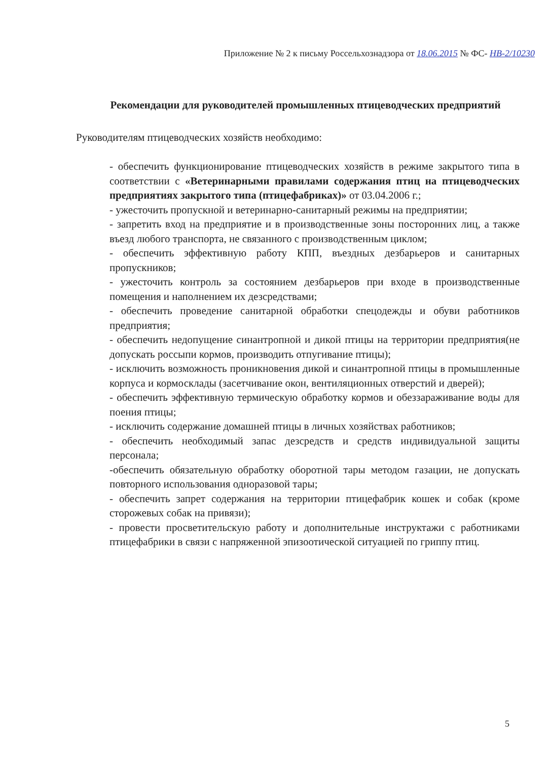Приложение № 2 к письму Россельхознадзора от 18.06.2015 № ФС- НВ-2/10230
Рекомендации для руководителей промышленных птицеводческих предприятий
Руководителям птицеводческих хозяйств необходимо:
- обеспечить функционирование птицеводческих хозяйств в режиме закрытого типа в соответствии с «Ветеринарными правилами содержания птиц на птицеводческих предприятиях закрытого типа (птицефабриках)» от 03.04.2006 г.;
- ужесточить пропускной и ветеринарно-санитарный режимы на предприятии;
- запретить вход на предприятие и в производственные зоны посторонних лиц, а также въезд любого транспорта, не связанного с производственным циклом;
- обеспечить эффективную работу КПП, въездных дезбарьеров и санитарных пропускников;
- ужесточить контроль за состоянием дезбарьеров при входе в производственные помещения и наполнением их дезсредствами;
- обеспечить проведение санитарной обработки спецодежды и обуви работников предприятия;
- обеспечить недопущение синантропной и дикой птицы на территории предприятия(не допускать россыпи кормов, производить отпугивание птицы);
- исключить возможность проникновения дикой и синантропной птицы в промышленные корпуса и кормосклады (засетчивание окон, вентиляционных отверстий и дверей);
- обеспечить эффективную термическую обработку кормов и обеззараживание воды для поения птицы;
- исключить содержание домашней птицы в личных хозяйствах работников;
- обеспечить необходимый запас дезсредств и средств индивидуальной защиты персонала;
-обеспечить обязательную обработку оборотной тары методом газации, не допускать повторного использования одноразовой тары;
- обеспечить запрет содержания на территории птицефабрик кошек и собак (кроме сторожевых собак на привязи);
- провести просветительскую работу и дополнительные инструктажи с работниками птицефабрики в связи с напряженной эпизоотической ситуацией по гриппу птиц.
5